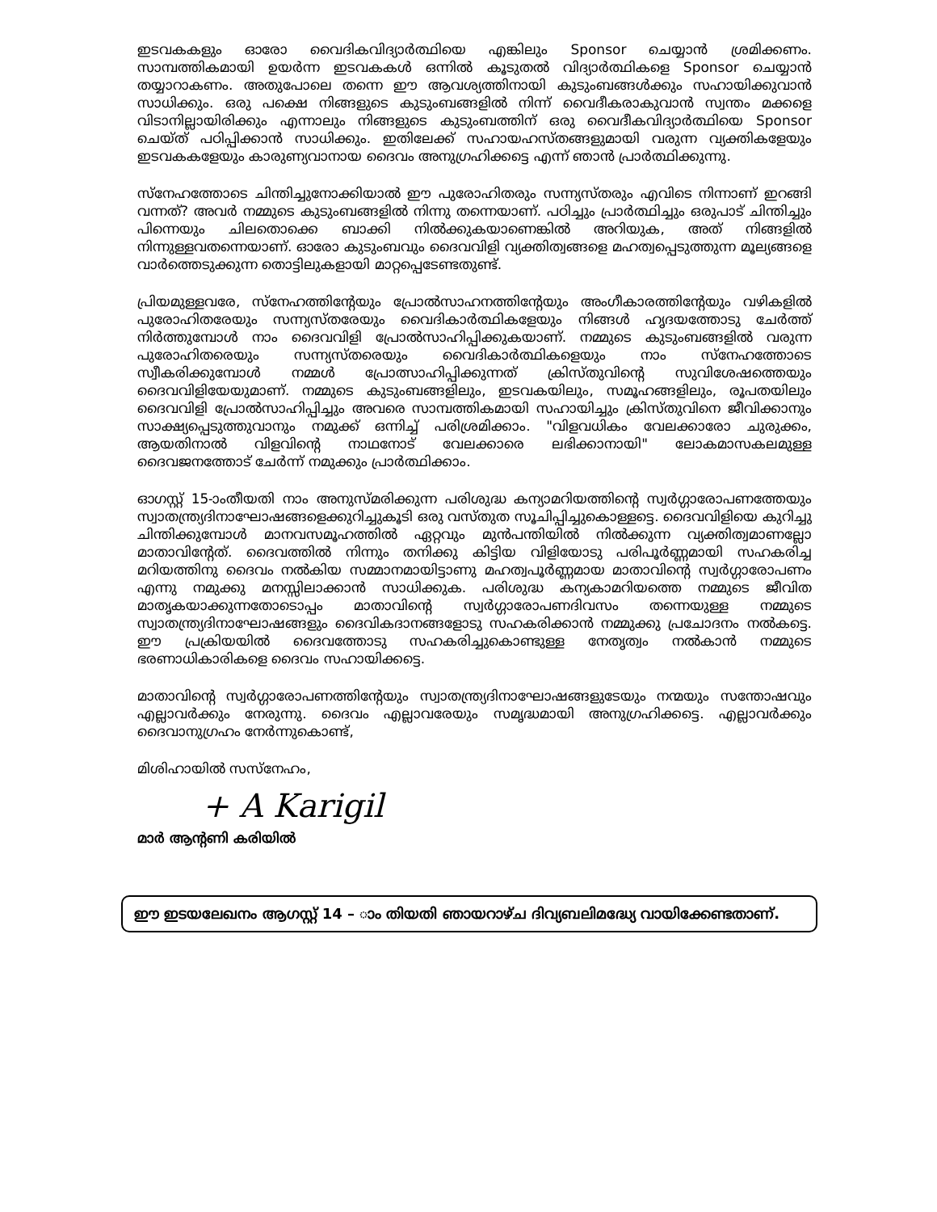ഇടവകകളും ഓരോ വൈദികവിദ്യാർത്ഥിയെ എങ്കിലും Sponsor ചെയ്യാൻ ശ്രമിക്കണം. സാമ്പത്തികമായി ഉയർന്ന ഇടവകകൾ ഒന്നിൽ കൂടുതൽ വിദ്യാർത്ഥികളെ Sponsor ചെയ്യാൻ തയ്യാറാകണം. അതുപോലെ തന്നെ ഈ ആവശ്യത്തിനായി കുടുംബങ്ങൾക്കും സഹായിക്കുവാൻ സാധിക്കും. ഒരു പക്ഷെ നിങ്ങളുടെ കുടുംബങ്ങളിൽ നിന്ന് വൈദീകരാകുവാൻ സ്വന്തം മക്കളെ വിടാനില്ലായിരിക്കും എന്നാലും നിങ്ങളുടെ കുടുംബത്തിന് ഒരു വൈദീകവിദ്യാർത്ഥിയെ Sponsor ചെയ്ത് പഠിപ്പിക്കാൻ സാധിക്കും. ഇതിലേക്ക് സഹായഹസ്തങ്ങളുമായി വരുന്ന വ്യക്തികളേയും ഇടവകകളേയും കാരുണ്യവാനായ ദൈവം അനുഗ്രഹിക്കട്ടെ എന്ന് ഞാൻ പ്രാർത്ഥിക്കുന്നു.
സ്നേഹത്തോടെ ചിന്തിച്ചുനോക്കിയാൽ ഈ പുരോഹിതരും സന്ന്യസ്തരും എവിടെ നിന്നാണ് ഇറങ്ങി വന്നത്? അവർ നമ്മുടെ കുടുംബങ്ങളിൽ നിന്നു തന്നെയാണ്. പഠിച്ചും പ്രാർത്ഥിച്ചും ഒരുപാട് ചിന്തിച്ചും പിന്നെയും ചിലതൊക്കെ ബാക്കി നിൽക്കുകയാണെങ്കിൽ അറിയുക, അത് നിങ്ങളിൽ നിന്നുള്ളവതന്നെയാണ്. ഓരോ കുടുംബവും ദൈവവിളി വ്യക്തിത്വങ്ങളെ മഹത്വപ്പെടുത്തുന്ന മൂല്യങ്ങളെ വാർത്തെടുക്കുന്ന തൊട്ടിലുകളായി മാറ്റപ്പെടേണ്ടതുണ്ട്.
പ്രിയമുള്ളവരേ, സ്നേഹത്തിന്റേയും പ്രോൽസാഹനത്തിന്റേയും അംഗീകാരത്തിന്റേയും വഴികളിൽ പുരോഹിതരേയും സന്ന്യസ്തരേയും വൈദികാർത്ഥികളേയും നിങ്ങൾ ഹൃദയത്തോടു ചേർത്ത് നിർത്തുമ്പോൾ നാം ദൈവവിളി പ്രോൽസാഹിപ്പിക്കുകയാണ്. നമ്മുടെ കുടുംബങ്ങളിൽ വരുന്ന പുരോഹിതരെയും സന്ന്യസ്തരെയും വൈദികാർത്ഥികളെയും നാം സ്നേഹത്തോടെ സ്വീകരിക്കുമ്പോൾ നമ്മൾ പ്രോത്സാഹിപ്പിക്കുന്നത് ക്രിസ്തുവിന്റെ സുവിശേഷത്തെയും ദൈവവിളിയേയുമാണ്. നമ്മുടെ കുടുംബങ്ങളിലും, ഇടവകയിലും, സമൂഹങ്ങളിലും, രൂപതയിലും ദൈവവിളി പ്രോൽസാഹിപ്പിച്ചും അവരെ സാമ്പത്തികമായി സഹായിച്ചും ക്രിസ്തുവിനെ ജീവിക്കാനും സാക്ഷ്യപ്പെടുത്തുവാനും നമുക്ക് ഒന്നിച്ച് പരിശ്രമിക്കാം. "വിളവധികം വേലക്കാരോ ചുരുക്കം, ആയതിനാൽ വിളവിന്റെ നാഥനോട് വേലക്കാരെ ലഭിക്കാനായി" ലോകമാസകലമുള്ള ദൈവജനത്തോട് ചേർന്ന് നമുക്കും പ്രാർത്ഥിക്കാം.
ഓഗസ്റ്റ് 15-ാംതീയതി നാം അനുസ്മരിക്കുന്ന പരിശുദ്ധ കന്യാമറിയത്തിന്റെ സ്വർഗ്ഗാരോപണത്തേയും സ്വാതന്ത്ര്യദിനാഘോഷങ്ങളെക്കുറിച്ചുകൂടി ഒരു വസ്തുത സൂചിപ്പിച്ചുകൊള്ളട്ടെ. ദൈവവിളിയെ കുറിച്ചു ചിന്തിക്കുമ്പോൾ മാനവസമൂഹത്തിൽ ഏറ്റവും മുൻപന്തിയിൽ നിൽക്കുന്ന വ്യക്തിത്വമാണല്ലോ മാതാവിന്റേത്. ദൈവത്തിൽ നിന്നും തനിക്കു കിട്ടിയ വിളിയോടു പരിപൂർണ്ണമായി സഹകരിച്ച മറിയത്തിനു ദൈവം നൽകിയ സമ്മാനമായിട്ടാണു മഹത്വപൂർണ്ണമായ മാതാവിന്റെ സ്വർഗ്ഗാരോപണം എന്നു നമുക്കു മനസ്സിലാക്കാൻ സാധിക്കുക. പരിശുദ്ധ കന്യകാമറിയത്തെ നമ്മുടെ ജീവിത മാതൃകയാക്കുന്നതോടൊപ്പം മാതാവിന്റെ സ്വർഗ്ഗാരോപണദിവസം തന്നെയുള്ള നമ്മുടെ സ്വാതന്ത്ര്യദിനാഘോഷങ്ങളും ദൈവികദാനങ്ങളോടു സഹകരിക്കാൻ നമ്മുക്കു പ്രചോദനം നൽകട്ടെ. ഈ പ്രക്രിയയിൽ ദൈവത്തോടു സഹകരിച്ചുകൊണ്ടുള്ള നേതൃത്വം നൽകാൻ നമ്മുടെ ഭരണാധികാരികളെ ദൈവം സഹായിക്കട്ടെ.
മാതാവിന്റെ സ്വർഗ്ഗാരോപണത്തിന്റേയും സ്വാതന്ത്ര്യദിനാഘോഷങ്ങളുടേയും നന്മയും സന്തോഷവും എല്ലാവർക്കും നേരുന്നു. ദൈവം എല്ലാവരേയും സമൃദ്ധമായി അനുഗ്രഹിക്കട്ടെ. എല്ലാവർക്കും ദൈവാനുഗ്രഹം നേർന്നുകൊണ്ട്,
മിശിഹായിൽ സസ്നേഹം,
+ A Karigil
മാർ ആന്റണി കരിയിൽ
ഈ ഇടയലേഖനം ആഗസ്റ്റ് 14 – ാം തിയതി ഞായറാഴ്ച ദിവ്യബലിമദ്ധ്യേ വായിക്കേണ്ടതാണ്.